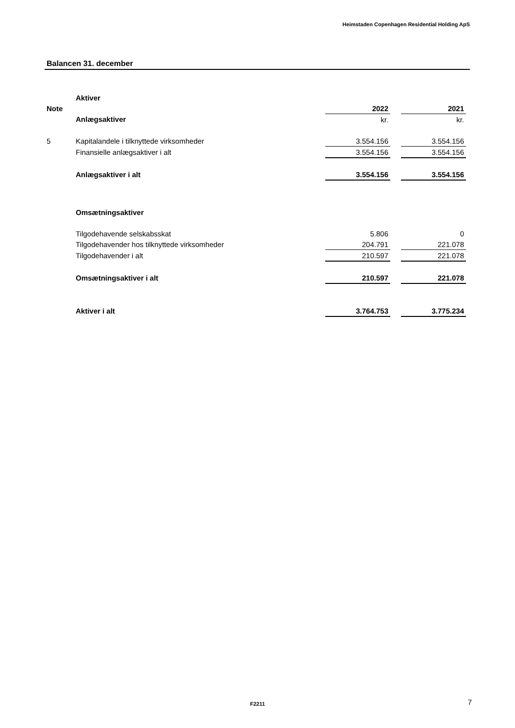Heimstaden Copenhagen Residential Holding ApS
Balancen 31. december
| | Aktiver | | | |
| Note | | 2022 | | 2021 |
| | Anlægsaktiver | kr. | | kr. |
| 5 | Kapitalandele i tilknyttede virksomheder | 3.554.156 | | 3.554.156 |
| | Finansielle anlægsaktiver i alt | 3.554.156 | | 3.554.156 |
| | Anlægsaktiver i alt | 3.554.156 | | 3.554.156 |
| | Omsætningsaktiver | | | |
| | Tilgodehavende selskabsskat | 5.806 | | 0 |
| | Tilgodehavender hos tilknyttede virksomheder | 204.791 | | 221.078 |
| | Tilgodehavender i alt | 210.597 | | 221.078 |
| | Omsætningsaktiver i alt | 210.597 | | 221.078 |
| | Aktiver i alt | 3.764.753 | | 3.775.234 |
F2211 7